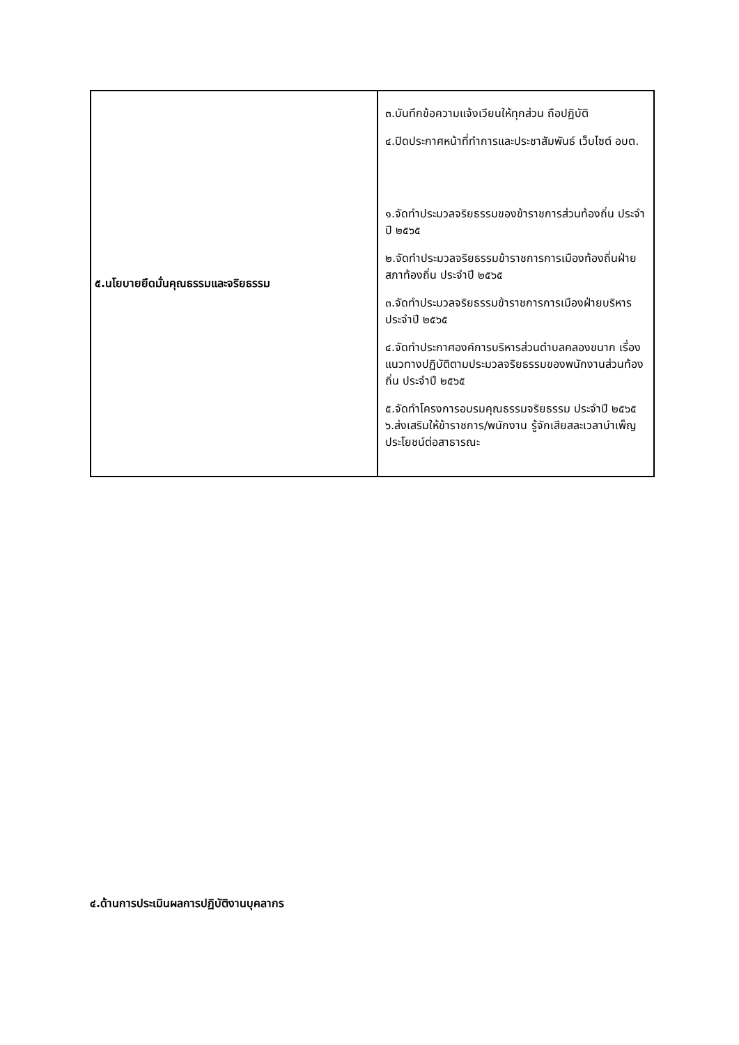| ๕.นโยบายยึดมั่นคุณธรรมและจริยธรรม | ๓.บันทึกข้อความแจ้งเวียนให้ทุกส่วน ถือปฏิบัติ ๔.ปิดประกาศหน้าที่ทำการและประชาสัมพันธ์ เว็บไซต์ อบต. ๑.จัดทำประมวลจริยธรรมของข้าราชการส่วนท้องถิ่น ประจำปี ๒๕๖๕ ๒.จัดทำประมวลจริยธรรมข้าราชการการเมืองท้องถิ่นฝ่ายสภาท้องถิ่น ประจำปี ๒๕๖๕ ๓.จัดทำประมวลจริยธรรมข้าราชการการเมืองฝ่ายบริหาร ประจำปี ๒๕๖๕ ๔.จัดทำประกาศองค์การบริหารส่วนตำบลคลองขนาก เรื่องแนวทางปฏิบัติตามประมวลจริยธรรมของพนักงานส่วนท้องถิ่น ประจำปี ๒๕๖๕ ๕.จัดทำโครงการอบรมคุณธรรมจริยธรรม ประจำปี ๒๕๖๕ ๖.ส่งเสริมให้ข้าราชการ/พนักงาน รู้จักเสียสละเวลาบำเพ็ญประโยชน์ต่อสาธารณะ |
๔.ด้านการประเมินผลการปฏิบัติงานบุคลากร